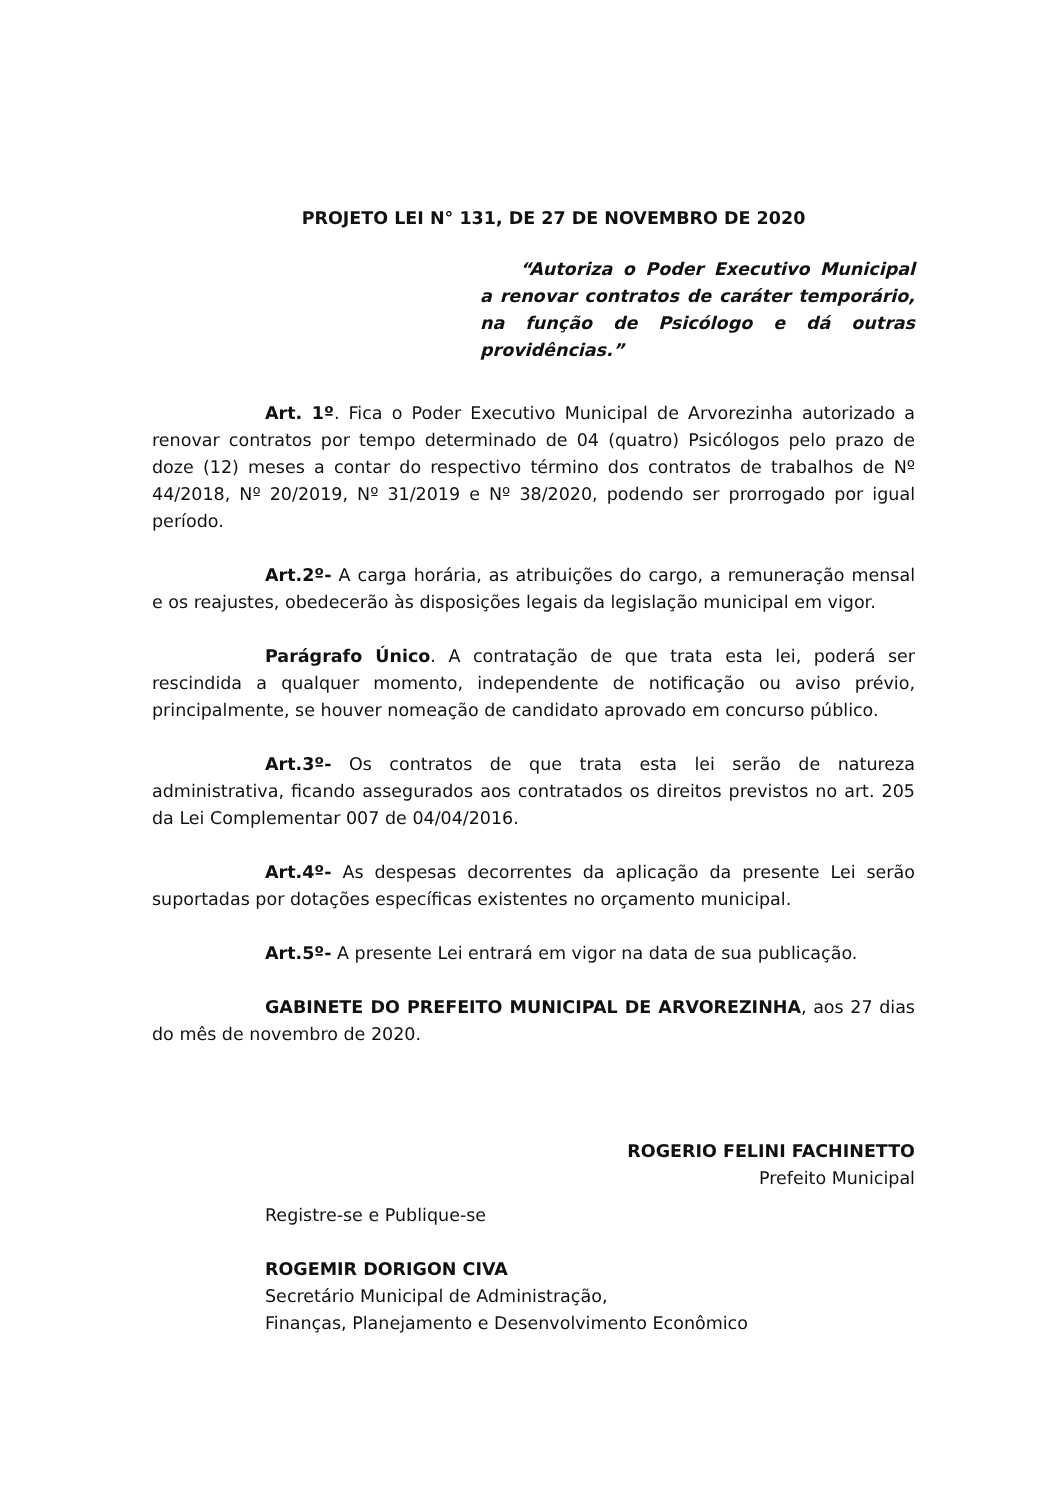PROJETO LEI N° 131, DE 27 DE NOVEMBRO DE 2020
“Autoriza o Poder Executivo Municipal a renovar contratos de caráter temporário, na função de Psicólogo e dá outras providências.”
Art. 1º. Fica o Poder Executivo Municipal de Arvorezinha autorizado a renovar contratos por tempo determinado de 04 (quatro) Psicólogos pelo prazo de doze (12) meses a contar do respectivo término dos contratos de trabalhos de Nº 44/2018, Nº 20/2019, Nº 31/2019 e Nº 38/2020, podendo ser prorrogado por igual período.
Art.2º- A carga horária, as atribuições do cargo, a remuneração mensal e os reajustes, obedecerão às disposições legais da legislação municipal em vigor.
Parágrafo Único. A contratação de que trata esta lei, poderá ser rescindida a qualquer momento, independente de notificação ou aviso prévio, principalmente, se houver nomeação de candidato aprovado em concurso público.
Art.3º- Os contratos de que trata esta lei serão de natureza administrativa, ficando assegurados aos contratados os direitos previstos no art. 205 da Lei Complementar 007 de 04/04/2016.
Art.4º- As despesas decorrentes da aplicação da presente Lei serão suportadas por dotações específicas existentes no orçamento municipal.
Art.5º- A presente Lei entrará em vigor na data de sua publicação.
GABINETE DO PREFEITO MUNICIPAL DE ARVOREZINHA, aos 27 dias do mês de novembro de 2020.
ROGERIO FELINI FACHINETTO
Prefeito Municipal
Registre-se e Publique-se
ROGEMIR DORIGON CIVA
Secretário Municipal de Administração,
Finanças, Planejamento e Desenvolvimento Econômico